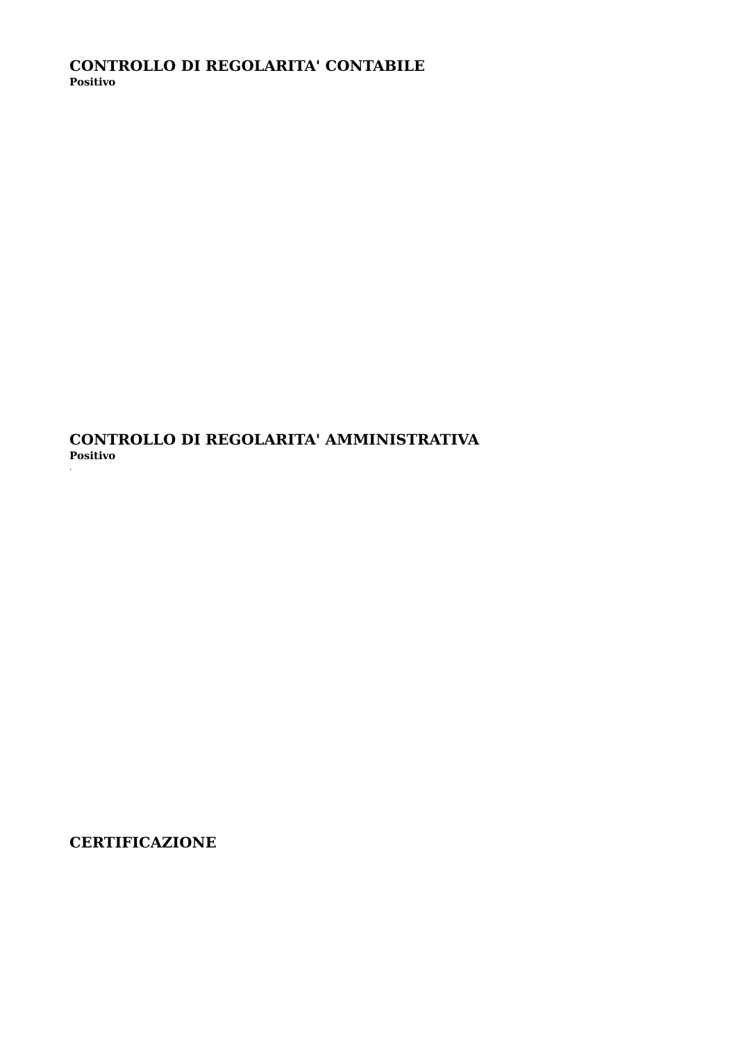CONTROLLO DI REGOLARITA' CONTABILE
Positivo
CONTROLLO DI REGOLARITA' AMMINISTRATIVA
Positivo
.
CERTIFICAZIONE